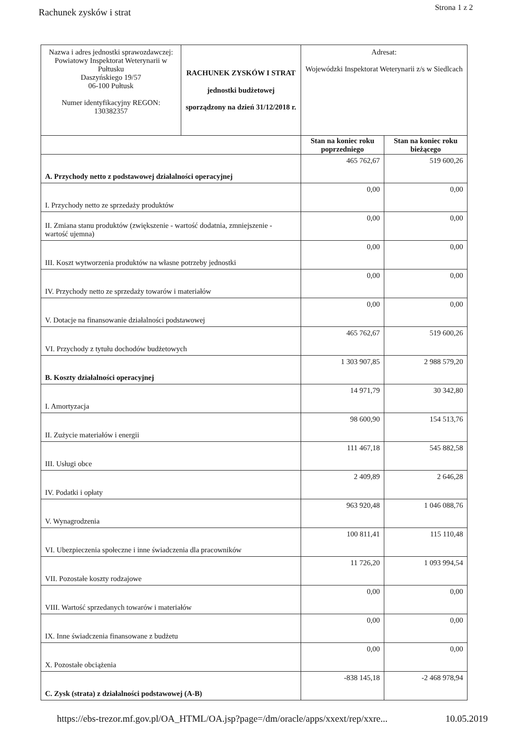Rachunek zysków i strat Strona 1 z 2
| Nazwa i adres jednostki sprawozdawczej: Powiatowy Inspektorat Weterynarii w Pułtusku Daszyńskiego 19/57 06-100 Pułtusk Numer identyfikacyjny REGON: 130382357 | RACHUNEK ZYSKÓW I STRAT jednostki budżetowej sporządzony na dzień 31/12/2018 r. | Adresat: Wojewódzki Inspektorat Weterynarii z/s w Siedlcach | |
| | | Stan na koniec roku poprzedniego | Stan na koniec roku bieżącego |
| A. Przychody netto z podstawowej działalności operacyjnej | | 465 762,67 | 519 600,26 |
| I. Przychody netto ze sprzedaży produktów | | 0,00 | 0,00 |
| II. Zmiana stanu produktów (zwiększenie - wartość dodatnia, zmniejszenie - wartość ujemna) | | 0,00 | 0,00 |
| III. Koszt wytworzenia produktów na własne potrzeby jednostki | | 0,00 | 0,00 |
| IV. Przychody netto ze sprzedaży towarów i materiałów | | 0,00 | 0,00 |
| V. Dotacje na finansowanie działalności podstawowej | | 0,00 | 0,00 |
| VI. Przychody z tytułu dochodów budżetowych | | 465 762,67 | 519 600,26 |
| B. Koszty działalności operacyjnej | | 1 303 907,85 | 2 988 579,20 |
| I. Amortyzacja | | 14 971,79 | 30 342,80 |
| II. Zużycie materiałów i energii | | 98 600,90 | 154 513,76 |
| III. Usługi obce | | 111 467,18 | 545 882,58 |
| IV. Podatki i opłaty | | 2 409,89 | 2 646,28 |
| V. Wynagrodzenia | | 963 920,48 | 1 046 088,76 |
| VI. Ubezpieczenia społeczne i inne świadczenia dla pracowników | | 100 811,41 | 115 110,48 |
| VII. Pozostałe koszty rodzajowe | | 11 726,20 | 1 093 994,54 |
| VIII. Wartość sprzedanych towarów i materiałów | | 0,00 | 0,00 |
| IX. Inne świadczenia finansowane z budżetu | | 0,00 | 0,00 |
| X. Pozostałe obciążenia | | 0,00 | 0,00 |
| C. Zysk (strata) z działalności podstawowej (A-B) | | -838 145,18 | -2 468 978,94 |
https://ebs-trezor.mf.gov.pl/OA_HTML/OA.jsp?page=/dm/oracle/apps/xxext/rep/xxre... 10.05.2019